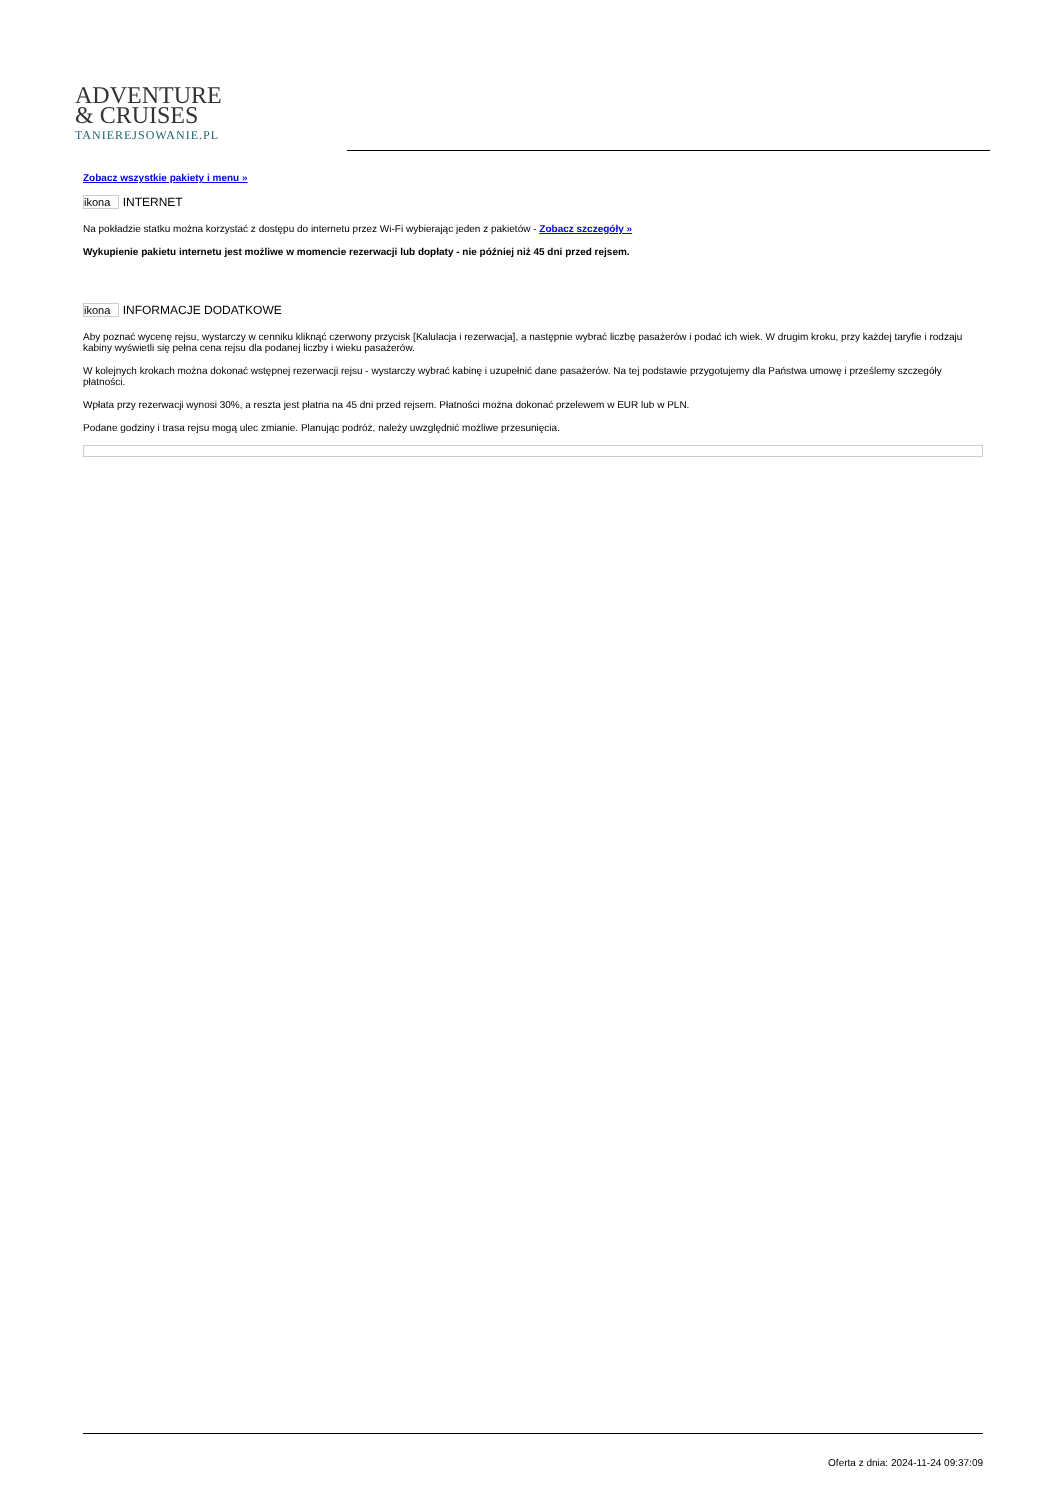ADVENTURE
& CRUISES
TANIEREJSOWANIE.PL
Zobacz wszystkie pakiety i menu »
ikona INTERNET
Na pokładzie statku można korzystać z dostępu do internetu przez Wi-Fi wybierając jeden z pakietów - Zobacz szczegóły »
Wykupienie pakietu internetu jest możliwe w momencie rezerwacji lub dopłaty - nie później niż 45 dni przed rejsem.
ikona INFORMACJE DODATKOWE
Aby poznać wycenę rejsu, wystarczy w cenniku kliknąć czerwony przycisk [Kalulacja i rezerwacja], a następnie wybrać liczbę pasażerów i podać ich wiek. W drugim kroku, przy każdej taryfie i rodzaju kabiny wyświetli się pełna cena rejsu dla podanej liczby i wieku pasażerów.
W kolejnych krokach można dokonać wstępnej rezerwacji rejsu - wystarczy wybrać kabinę i uzupełnić dane pasażerów. Na tej podstawie przygotujemy dla Państwa umowę i prześlemy szczegóły płatności.
Wpłata przy rezerwacji wynosi 30%, a reszta jest płatna na 45 dni przed rejsem. Płatności można dokonać przelewem w EUR lub w PLN.
Podane godziny i trasa rejsu mogą ulec zmianie. Planując podróż, należy uwzględnić możliwe przesunięcia.
Oferta z dnia: 2024-11-24 09:37:09